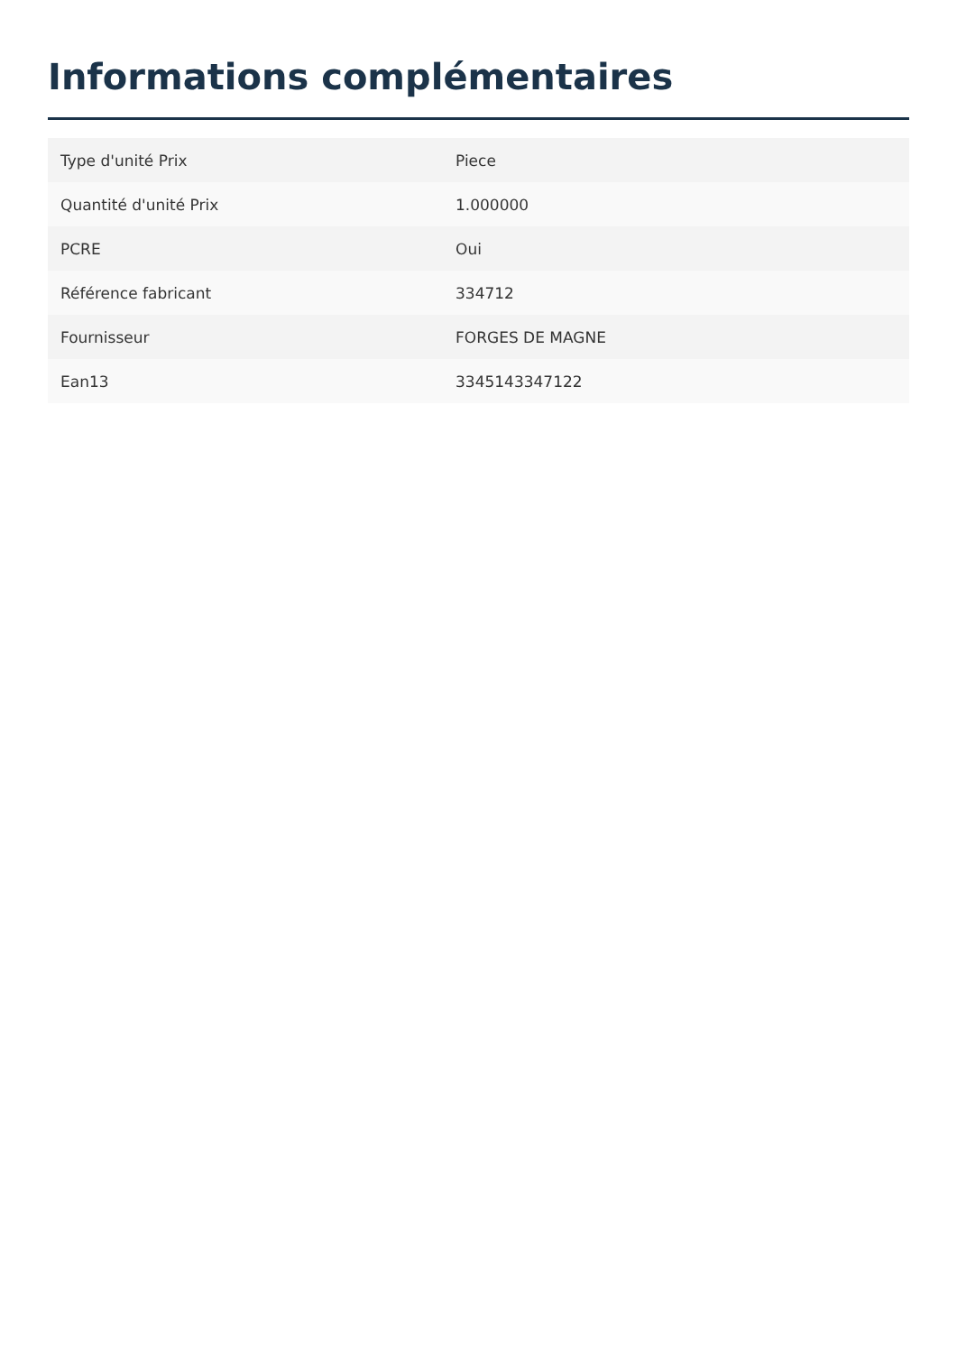Informations complémentaires
| Type d'unité Prix | Piece |
| Quantité d'unité Prix | 1.000000 |
| PCRE | Oui |
| Référence fabricant | 334712 |
| Fournisseur | FORGES DE MAGNE |
| Ean13 | 3345143347122 |